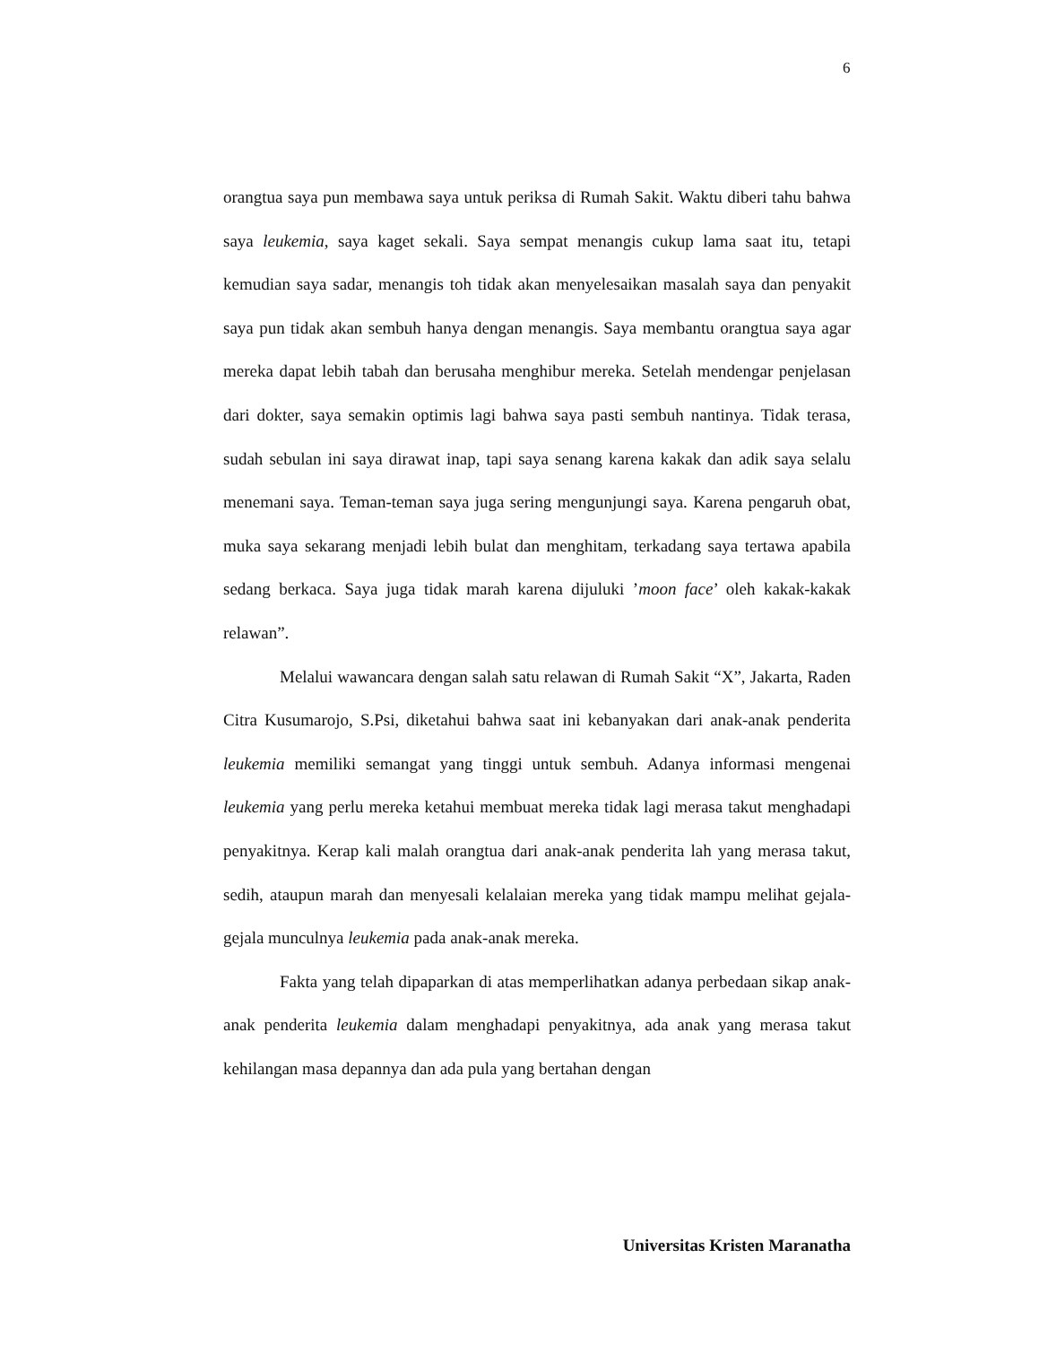6
orangtua saya pun membawa saya untuk periksa di Rumah Sakit. Waktu diberi tahu bahwa saya leukemia, saya kaget sekali. Saya sempat menangis cukup lama saat itu, tetapi kemudian saya sadar, menangis toh tidak akan menyelesaikan masalah saya dan penyakit saya pun tidak akan sembuh hanya dengan menangis. Saya membantu orangtua saya agar mereka dapat lebih tabah dan berusaha menghibur mereka. Setelah mendengar penjelasan dari dokter, saya semakin optimis lagi bahwa saya pasti sembuh nantinya. Tidak terasa, sudah sebulan ini saya dirawat inap, tapi saya senang karena kakak dan adik saya selalu menemani saya. Teman-teman saya juga sering mengunjungi saya. Karena pengaruh obat, muka saya sekarang menjadi lebih bulat dan menghitam, terkadang saya tertawa apabila sedang berkaca. Saya juga tidak marah karena dijuluki ’moon face’ oleh kakak-kakak relawan”.
Melalui wawancara dengan salah satu relawan di Rumah Sakit “X”, Jakarta, Raden Citra Kusumarojo, S.Psi, diketahui bahwa saat ini kebanyakan dari anak-anak penderita leukemia memiliki semangat yang tinggi untuk sembuh. Adanya informasi mengenai leukemia yang perlu mereka ketahui membuat mereka tidak lagi merasa takut menghadapi penyakitnya. Kerap kali malah orangtua dari anak-anak penderita lah yang merasa takut, sedih, ataupun marah dan menyesali kelalaian mereka yang tidak mampu melihat gejala-gejala munculnya leukemia pada anak-anak mereka.
Fakta yang telah dipaparkan di atas memperlihatkan adanya perbedaan sikap anak-anak penderita leukemia dalam menghadapi penyakitnya, ada anak yang merasa takut kehilangan masa depannya dan ada pula yang bertahan dengan
Universitas Kristen Maranatha